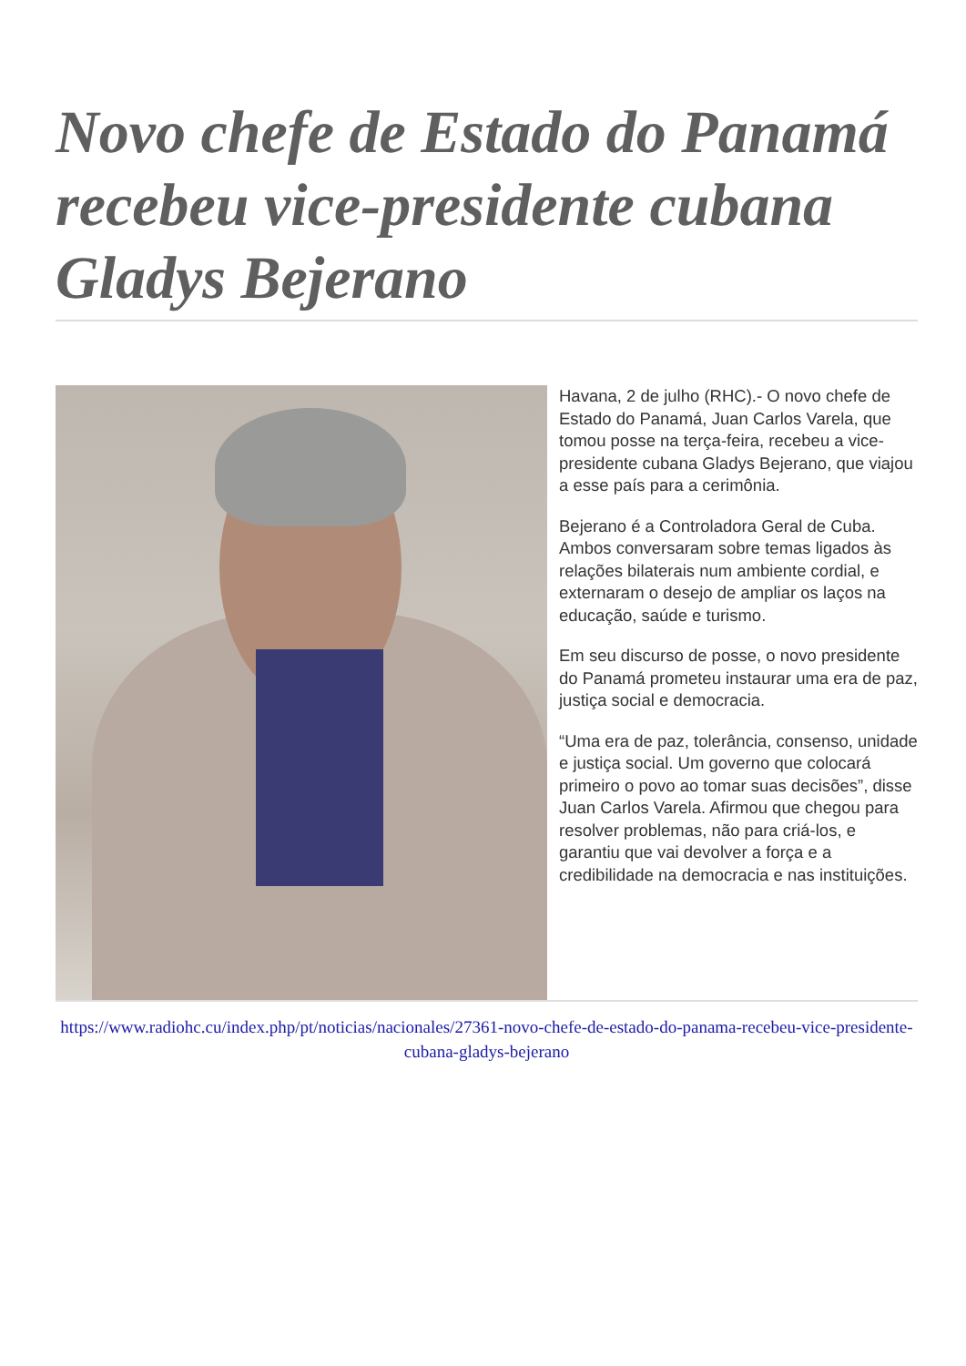Novo chefe de Estado do Panamá recebeu vice-presidente cubana Gladys Bejerano
Havana, 2 de julho (RHC).- O novo chefe de Estado do Panamá, Juan Carlos Varela, que tomou posse na terça-feira, recebeu a vice-presidente cubana Gladys Bejerano, que viajou a esse país para a cerimônia.
Bejerano é a Controladora Geral de Cuba. Ambos conversaram sobre temas ligados às relações bilaterais num ambiente cordial, e externaram o desejo de ampliar os laços na educação, saúde e turismo.
Em seu discurso de posse, o novo presidente do Panamá prometeu instaurar uma era de paz, justiça social e democracia.
“Uma era de paz, tolerância, consenso, unidade e justiça social. Um governo que colocará primeiro o povo ao tomar suas decisões”, disse Juan Carlos Varela. Afirmou que chegou para resolver problemas, não para criá-los, e garantiu que vai devolver a força e a credibilidade na democracia e nas instituições.
https://www.radiohc.cu/index.php/pt/noticias/nacionales/27361-novo-chefe-de-estado-do-panama-recebeu-vice-presidente-cubana-gladys-bejerano